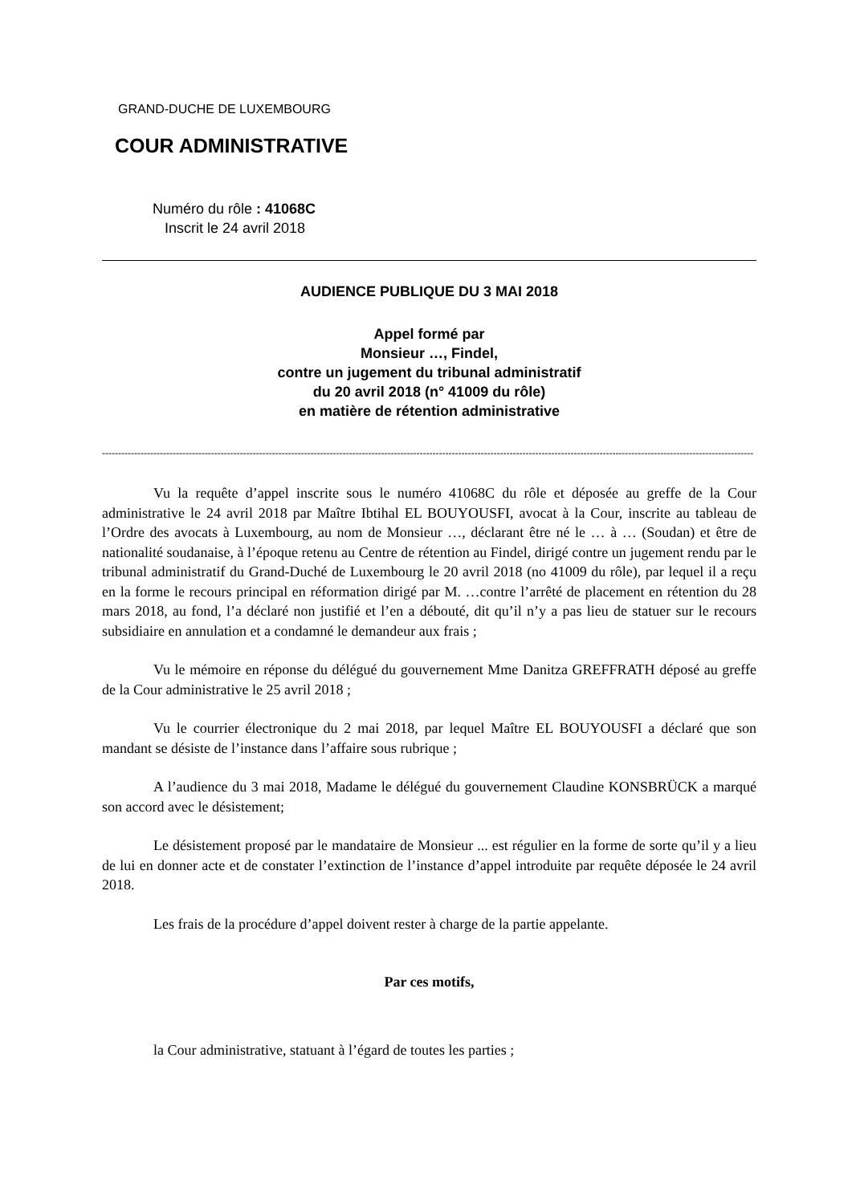GRAND-DUCHE DE LUXEMBOURG
COUR ADMINISTRATIVE
Numéro du rôle : 41068C
Inscrit le 24 avril 2018
AUDIENCE PUBLIQUE DU 3 MAI 2018
Appel formé par
Monsieur …, Findel,
contre un jugement du tribunal administratif
du 20 avril 2018 (n° 41009 du rôle)
en matière de rétention administrative
-----------------------------------------------------------------------------------------------------------------------------------------------------------------------------------------------------------
Vu la requête d’appel inscrite sous le numéro 41068C du rôle et déposée au greffe de la Cour administrative le 24 avril 2018 par Maître Ibtihal EL BOUYOUSFI, avocat à la Cour, inscrite au tableau de l’Ordre des avocats à Luxembourg, au nom de Monsieur …, déclarant être né le … à … (Soudan) et être de nationalité soudanaise, à l’époque retenu au Centre de rétention au Findel, dirigé contre un jugement rendu par le tribunal administratif du Grand-Duché de Luxembourg le 20 avril 2018 (no 41009 du rôle), par lequel il a reçu en la forme le recours principal en réformation dirigé par M. …contre l’arrêté de placement en rétention du 28 mars 2018, au fond, l’a déclaré non justifié et l’en a débouté, dit qu’il n’y a pas lieu de statuer sur le recours subsidiaire en annulation et a condamné le demandeur aux frais ;
Vu le mémoire en réponse du délégué du gouvernement Mme Danitza GREFFRATH déposé au greffe de la Cour administrative le 25 avril 2018 ;
Vu le courrier électronique du 2 mai 2018, par lequel Maître EL BOUYOUSFI a déclaré que son mandant se désiste de l’instance dans l’affaire sous rubrique ;
A l’audience du 3 mai 2018, Madame le délégué du gouvernement Claudine KONSBRÜCK a marqué son accord avec le désistement;
Le désistement proposé par le mandataire de Monsieur ... est régulier en la forme de sorte qu’il y a lieu de lui en donner acte et de constater l’extinction de l’instance d’appel introduite par requête déposée le 24 avril 2018.
Les frais de la procédure d’appel doivent rester à charge de la partie appelante.
Par ces motifs,
la Cour administrative, statuant à l’égard de toutes les parties ;